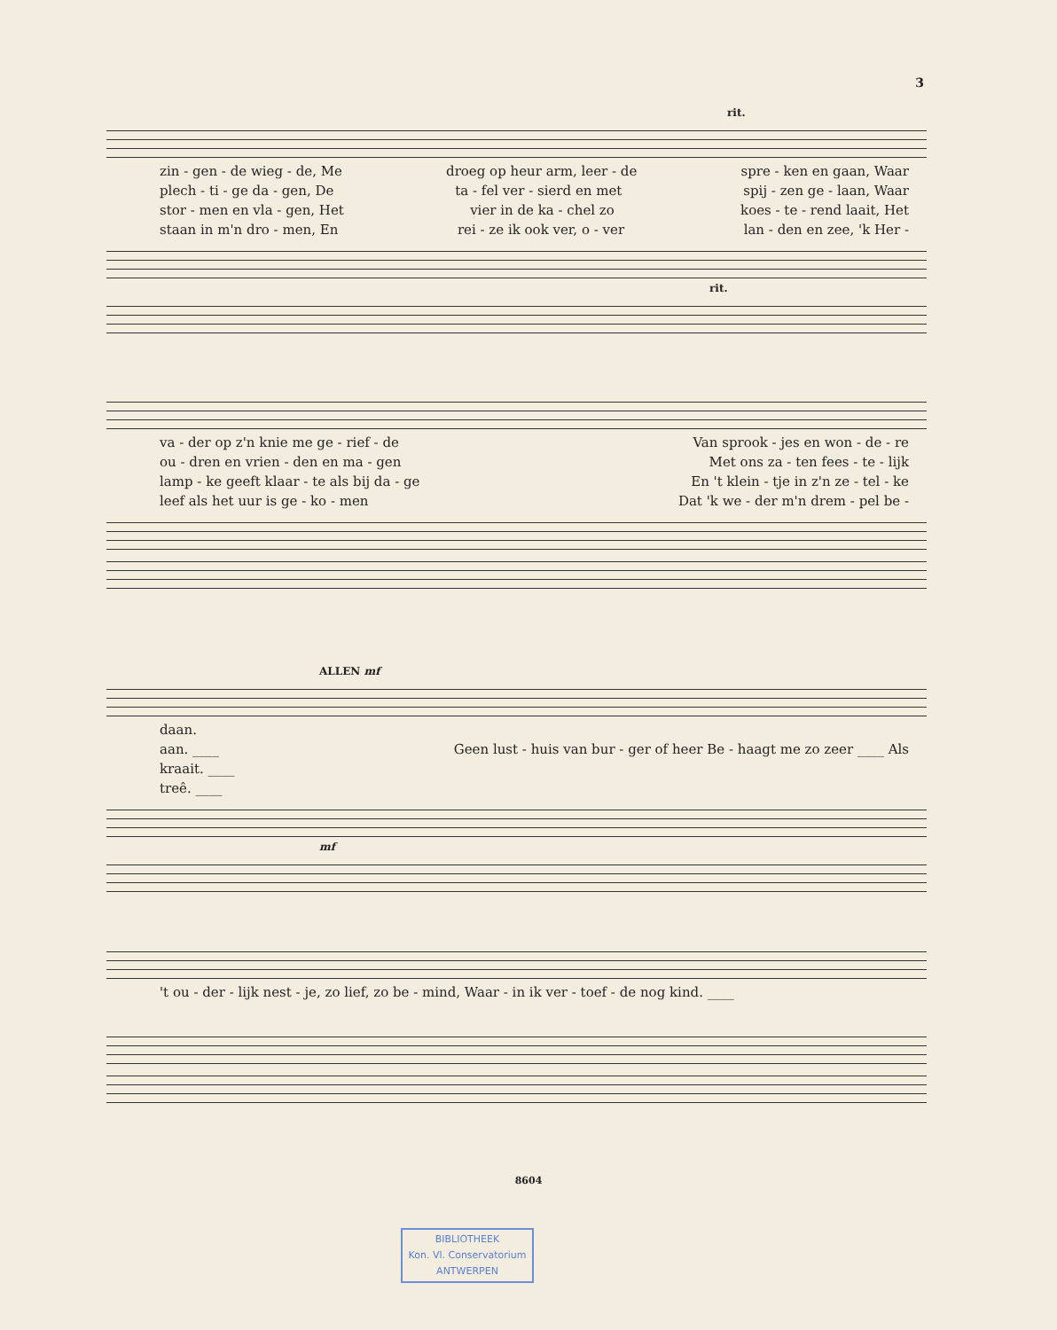3
rit.
zin - gen - de wieg - de, Me droeg op heur arm, leer - de spre - ken en gaan, Waar
plech - ti - ge da - gen, De ta - fel ver - sierd en met spij - zen ge - laan, Waar
stor - men en vla - gen, Het vier in de ka - chel zo koes - te - rend laait, Het
staan in m'n dro - men, En rei - ze ik ook ver, o - ver lan - den en zee, 'k Her -
rit.
va - der op z'n knie me ge - rief - de Van sprook - jes en won - de - re
ou - dren en vrien - den en ma - gen Met ons za - ten fees - te - lijk
lamp - ke geeft klaar - te als bij da - ge En 't klein - tje in z'n ze - tel - ke
leef als het uur is ge - ko - men Dat 'k we - der m'n drem - pel be -
ALLEN mf
daan.
aan. ____ Geen lust - huis van bur - ger of heer Be - haagt me zo zeer ____ Als
kraait. ____
treê. ____
mf
't ou - der - lijk nest - je, zo lief, zo be - mind, Waar - in ik ver - toef - de nog kind. ____
8604
BIBLIOTHEEK
Kon. Vl. Conservatorium
ANTWERPEN